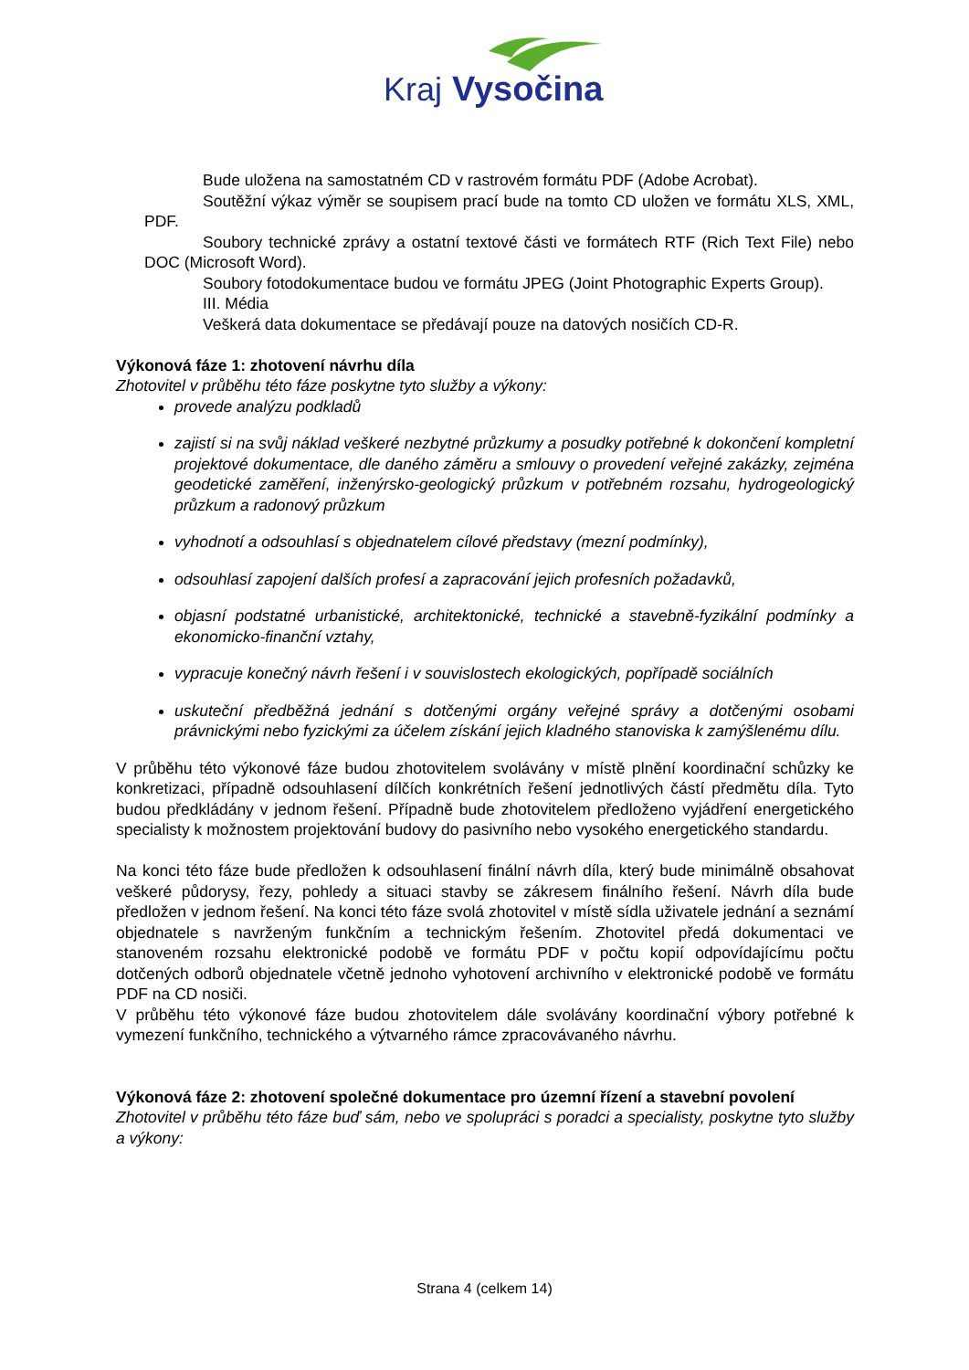Kraj
Vysočina
Bude uložena na samostatném CD v rastrovém formátu PDF (Adobe Acrobat).
Soutěžní výkaz výměr se soupisem prací bude na tomto CD uložen ve formátu XLS, XML, PDF.
Soubory technické zprávy a ostatní textové části ve formátech RTF (Rich Text File) nebo DOC (Microsoft Word).
Soubory fotodokumentace budou ve formátu JPEG (Joint Photographic Experts Group).
III. Média
Veškerá data dokumentace se předávají pouze na datových nosičích CD-R.
Výkonová fáze 1: zhotovení návrhu díla
Zhotovitel v průběhu této fáze poskytne tyto služby a výkony:
provede analýzu podkladů
zajistí si na svůj náklad veškeré nezbytné průzkumy a posudky potřebné k dokončení kompletní projektové dokumentace, dle daného záměru a smlouvy o provedení veřejné zakázky, zejména geodetické zaměření, inženýrsko-geologický průzkum v potřebném rozsahu, hydrogeologický průzkum a radonový průzkum
vyhodnotí a odsouhlasí s objednatelem cílové představy (mezní podmínky),
odsouhlasí zapojení dalších profesí a zapracování jejich profesních požadavků,
objasní podstatné urbanistické, architektonické, technické a stavebně-fyzikální podmínky a ekonomicko-finanční vztahy,
vypracuje konečný návrh řešení i v souvislostech ekologických, popřípadě sociálních
uskuteční předběžná jednání s dotčenými orgány veřejné správy a dotčenými osobami právnickými nebo fyzickými za účelem získání jejich kladného stanoviska k zamýšlenému dílu.
V průběhu této výkonové fáze budou zhotovitelem svolávány v místě plnění koordinační schůzky ke konkretizaci, případně odsouhlasení dílčích konkrétních řešení jednotlivých částí předmětu díla. Tyto budou předkládány v jednom řešení. Případně bude zhotovitelem předloženo vyjádření energetického specialisty k možnostem projektování budovy do pasivního nebo vysokého energetického standardu.
Na konci této fáze bude předložen k odsouhlasení finální návrh díla, který bude minimálně obsahovat veškeré půdorysy, řezy, pohledy a situaci stavby se zákresem finálního řešení. Návrh díla bude předložen v jednom řešení. Na konci této fáze svolá zhotovitel v místě sídla uživatele jednání a seznámí objednatele s navrženým funkčním a technickým řešením. Zhotovitel předá dokumentaci ve stanoveném rozsahu elektronické podobě ve formátu PDF v počtu kopií odpovídajícímu počtu dotčených odborů objednatele včetně jednoho vyhotovení archivního v elektronické podobě ve formátu PDF na CD nosiči.
V průběhu této výkonové fáze budou zhotovitelem dále svolávány koordinační výbory potřebné k vymezení funkčního, technického a výtvarného rámce zpracovávaného návrhu.
Výkonová fáze 2: zhotovení společné dokumentace pro územní řízení a stavební povolení
Zhotovitel v průběhu této fáze buď sám, nebo ve spolupráci s poradci a specialisty, poskytne tyto služby a výkony:
Strana 4 (celkem 14)